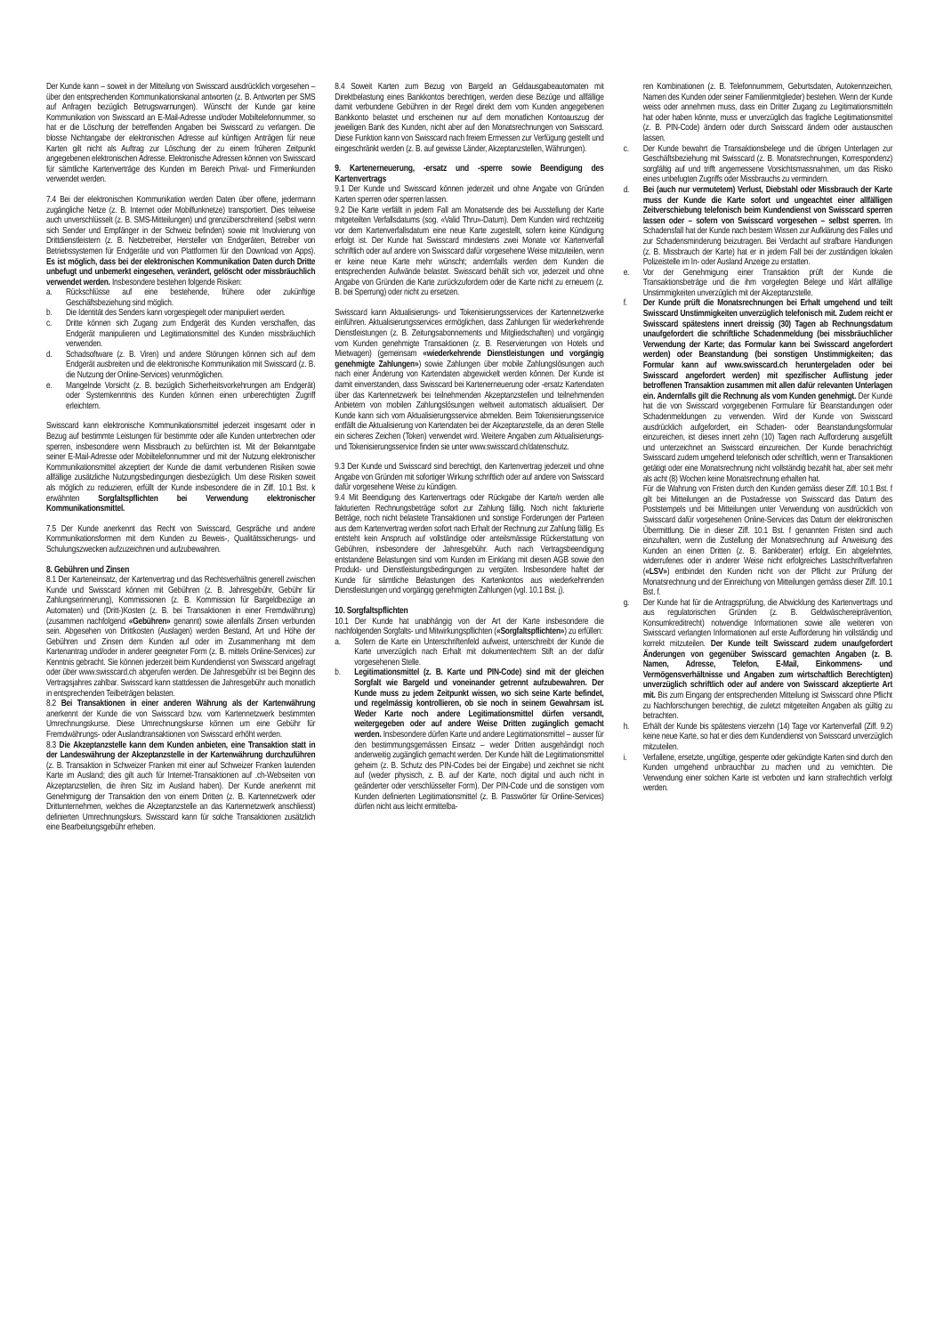Der Kunde kann – soweit in der Mitteilung von Swisscard ausdrücklich vorgesehen – über den entsprechenden Kommunikationskanal antworten (z. B. Antworten per SMS auf Anfragen bezüglich Betrugswarnungen). Wünscht der Kunde gar keine Kommunikation von Swisscard an E-Mail-Adresse und/oder Mobiltelefonnummer, so hat er die Löschung der betreffenden Angaben bei Swisscard zu verlangen. Die blosse Nichtangabe der elektronischen Adresse auf künftigen Anträgen für neue Karten gilt nicht als Auftrag zur Löschung der zu einem früheren Zeitpunkt angegebenen elektronischen Adresse. Elektronische Adressen können von Swisscard für sämtliche Kartenverträge des Kunden im Bereich Privat- und Firmenkunden verwendet werden.
7.4 Bei der elektronischen Kommunikation werden Daten über offene, jedermann zugängliche Netze (z. B. Internet oder Mobilfunknetze) transportiert. Dies teilweise auch unverschlüsselt (z. B. SMS-Mitteilungen) und grenzüberschreitend (selbst wenn sich Sender und Empfänger in der Schweiz befinden) sowie mit Involvierung von Drittdienstleistern (z. B. Netzbetreiber, Hersteller von Endgeräten, Betreiber von Betriebssystemen für Endgeräte und von Plattformen für den Download von Apps). Es ist möglich, dass bei der elektronischen Kommunikation Daten durch Dritte unbefugt und unbemerkt eingesehen, verändert, gelöscht oder missbräuchlich verwendet werden. Insbesondere bestehen folgende Risiken:
a. Rückschlüsse auf eine bestehende, frühere oder zukünftige Geschäftsbeziehung sind möglich.
b. Die Identität des Senders kann vorgespiegelt oder manipuliert werden.
c. Dritte können sich Zugang zum Endgerät des Kunden verschaffen, das Endgerät manipulieren und Legitimationsmittel des Kunden missbräuchlich verwenden.
d. Schadsoftware (z. B. Viren) und andere Störungen können sich auf dem Endgerät ausbreiten und die elektronische Kommunikation mit Swisscard (z. B. die Nutzung der Online-Services) verunmöglichen.
e. Mangelnde Vorsicht (z. B. bezüglich Sicherheitsvorkehrungen am Endgerät) oder Systemkenntnis des Kunden können einen unberechtigten Zugriff erleichtern.
Swisscard kann elektronische Kommunikationsmittel jederzeit insgesamt oder in Bezug auf bestimmte Leistungen für bestimmte oder alle Kunden unterbrechen oder sperren, insbesondere wenn Missbrauch zu befürchten ist. Mit der Bekanntgabe seiner E-Mail-Adresse oder Mobiltelefonnummer und mit der Nutzung elektronischer Kommunikationsmittel akzeptiert der Kunde die damit verbundenen Risiken sowie allfällige zusätzliche Nutzungsbedingungen diesbezüglich. Um diese Risiken soweit als möglich zu reduzieren, erfüllt der Kunde insbesondere die in Ziff. 10.1 Bst. k erwähnten Sorgfaltspflichten bei Verwendung elektronischer Kommunikationsmittel.
7.5 Der Kunde anerkennt das Recht von Swisscard, Gespräche und andere Kommunikationsformen mit dem Kunden zu Beweis-, Qualitätssicherungs- und Schulungszwecken aufzuzeichnen und aufzubewahren.
8. Gebühren und Zinsen
8.1 Der Karteneinsatz, der Kartenvertrag und das Rechtsverhältnis generell zwischen Kunde und Swisscard können mit Gebühren (z. B. Jahresgebühr, Gebühr für Zahlungserinnerung), Kommissionen (z. B. Kommission für Bargeldbezüge an Automaten) und (Dritt-)Kosten (z. B. bei Transaktionen in einer Fremdwährung) (zusammen nachfolgend «Gebühren» genannt) sowie allenfalls Zinsen verbunden sein. Abgesehen von Drittkosten (Auslagen) werden Bestand, Art und Höhe der Gebühren und Zinsen dem Kunden auf oder im Zusammenhang mit dem Kartenantrag und/oder in anderer geeigneter Form (z. B. mittels Online-Services) zur Kenntnis gebracht. Sie können jederzeit beim Kundendienst von Swisscard angefragt oder über www.swisscard.ch abgerufen werden. Die Jahresgebühr ist bei Beginn des Vertragsjahres zahlbar. Swisscard kann stattdessen die Jahresgebühr auch monatlich in entsprechenden Teilbeträgen belasten.
8.2 Bei Transaktionen in einer anderen Währung als der Kartenwährung anerkennt der Kunde die von Swisscard bzw. vom Kartennetzwerk bestimmten Umrechnungskurse. Diese Umrechnungskurse können um eine Gebühr für Fremdwährungs- oder Auslandtransaktionen von Swisscard erhöht werden.
8.3 Die Akzeptanzstelle kann dem Kunden anbieten, eine Transaktion statt in der Landeswährung der Akzeptanzstelle in der Kartenwährung durchzuführen (z. B. Transaktion in Schweizer Franken mit einer auf Schweizer Franken lautenden Karte im Ausland; dies gilt auch für Internet-Transaktionen auf .ch-Webseiten von Akzeptanzstellen, die ihren Sitz im Ausland haben). Der Kunde anerkennt mit Genehmigung der Transaktion den von einem Dritten (z. B. Kartennetzwerk oder Drittunternehmen, welches die Akzeptanzstelle an das Kartennetzwerk anschliesst) definierten Umrechnungskurs. Swisscard kann für solche Transaktionen zusätzlich eine Bearbeitungsgebühr erheben.
8.4 Soweit Karten zum Bezug von Bargeld an Geldausgabeautomaten mit Direktbelastung eines Bankkontos berechtigen, werden diese Bezüge und allfällige damit verbundene Gebühren in der Regel direkt dem vom Kunden angegebenen Bankkonto belastet und erscheinen nur auf dem monatlichen Kontoauszug der jeweiligen Bank des Kunden, nicht aber auf den Monatsrechnungen von Swisscard. Diese Funktion kann von Swisscard nach freiem Ermessen zur Verfügung gestellt und eingeschränkt werden (z. B. auf gewisse Länder, Akzeptanzstellen, Währungen).
9. Kartenerneuerung, -ersatz und -sperre sowie Beendigung des Kartenvertrags
9.1 Der Kunde und Swisscard können jederzeit und ohne Angabe von Gründen Karten sperren oder sperren lassen.
9.2 Die Karte verfällt in jedem Fall am Monatsende des bei Ausstellung der Karte mitgeteilten Verfallsdatums (sog. «Valid Thru»-Datum). Dem Kunden wird rechtzeitig vor dem Kartenverfallsdatum eine neue Karte zugestellt, sofern keine Kündigung erfolgt ist. Der Kunde hat Swisscard mindestens zwei Monate vor Kartenverfall schriftlich oder auf andere von Swisscard dafür vorgesehene Weise mitzuteilen, wenn er keine neue Karte mehr wünscht; andernfalls werden dem Kunden die entsprechenden Aufwände belastet. Swisscard behält sich vor, jederzeit und ohne Angabe von Gründen die Karte zurückzufordern oder die Karte nicht zu erneuern (z. B. bei Sperrung) oder nicht zu ersetzen.
Swisscard kann Aktualisierungs- und Tokenisierungsservices der Kartennetzwerke einführen. Aktualisierungsservices ermöglichen, dass Zahlungen für wiederkehrende Dienstleistungen (z. B. Zeitungsabonnements und Mitgliedschaften) und vorgängig vom Kunden genehmigte Transaktionen (z. B. Reservierungen von Hotels und Mietwagen) (gemeinsam «wiederkehrende Dienstleistungen und vorgängig genehmigte Zahlungen») sowie Zahlungen über mobile Zahlungslösungen auch nach einer Änderung von Kartendaten abgewickelt werden können. Der Kunde ist damit einverstanden, dass Swisscard bei Kartenerneuerung oder -ersatz Kartendaten über das Kartennetzwerk bei teilnehmenden Akzeptanzstellen und teilnehmenden Anbietern von mobilen Zahlungslösungen weltweit automatisch aktualisiert. Der Kunde kann sich vom Aktualisierungsservice abmelden. Beim Tokenisierungsservice entfällt die Aktualisierung von Kartendaten bei der Akzeptanzstelle, da an deren Stelle ein sicheres Zeichen (Token) verwendet wird. Weitere Angaben zum Aktualisierungs- und Tokenisierungsservice finden sie unter www.swisscard.ch/datenschutz.
9.3 Der Kunde und Swisscard sind berechtigt, den Kartenvertrag jederzeit und ohne Angabe von Gründen mit sofortiger Wirkung schriftlich oder auf andere von Swisscard dafür vorgesehene Weise zu kündigen.
9.4 Mit Beendigung des Kartenvertrags oder Rückgabe der Karte/n werden alle fakturierten Rechnungsbeträge sofort zur Zahlung fällig. Noch nicht fakturierte Beträge, noch nicht belastete Transaktionen und sonstige Forderungen der Parteien aus dem Kartenvertrag werden sofort nach Erhalt der Rechnung zur Zahlung fällig. Es entsteht kein Anspruch auf vollständige oder anteilsmässige Rückerstattung von Gebühren, insbesondere der Jahresgebühr. Auch nach Vertragsbeendigung entstandene Belastungen sind vom Kunden im Einklang mit diesen AGB sowie den Produkt- und Dienstleistungsbedingungen zu vergüten. Insbesondere haftet der Kunde für sämtliche Belastungen des Kartenkontos aus wiederkehrenden Dienstleistungen und vorgängig genehmigten Zahlungen (vgl. 10.1 Bst. j).
10. Sorgfaltspflichten
10.1 Der Kunde hat unabhängig von der Art der Karte insbesondere die nachfolgenden Sorgfalts- und Mitwirkungspflichten («Sorgfaltspflichten») zu erfüllen:
a. Sofern die Karte ein Unterschriftenfeld aufweist, unterschreibt der Kunde die Karte unverzüglich nach Erhalt mit dokumentechtem Stift an der dafür vorgesehenen Stelle.
b. Legitimationsmittel (z. B. Karte und PIN-Code) sind mit der gleichen Sorgfalt wie Bargeld und voneinander getrennt aufzubewahren. Der Kunde muss zu jedem Zeitpunkt wissen, wo sich seine Karte befindet, und regelmässig kontrollieren, ob sie noch in seinem Gewahrsam ist. Weder Karte noch andere Legitimationsmittel dürfen versandt, weitergegeben oder auf andere Weise Dritten zugänglich gemacht werden. Insbesondere dürfen Karte und andere Legitimationsmittel – ausser für den bestimmungsgemässen Einsatz – weder Dritten ausgehändigt noch anderweitig zugänglich gemacht werden. Der Kunde hält die Legitimationsmittel geheim (z. B. Schutz des PIN-Codes bei der Eingabe) und zeichnet sie nicht auf (weder physisch, z. B. auf der Karte, noch digital und auch nicht in geänderter oder verschlüsselter Form). Der PIN-Code und die sonstigen vom Kunden definierten Legitimationsmittel (z. B. Passwörter für Online-Services) dürfen nicht aus leicht ermittelba-
ren Kombinationen (z. B. Telefonnummern, Geburtsdaten, Autokennzeichen, Namen des Kunden oder seiner Familienmitglieder) bestehen. Wenn der Kunde weiss oder annehmen muss, dass ein Dritter Zugang zu Legitimationsmitteln hat oder haben könnte, muss er unverzüglich das fragliche Legitimationsmittel (z. B. PIN-Code) ändern oder durch Swisscard ändern oder austauschen lassen.
c. Der Kunde bewahrt die Transaktionsbelege und die übrigen Unterlagen zur Geschäftsbeziehung mit Swisscard (z. B. Monatsrechnungen, Korrespondenz) sorgfältig auf und trifft angemessene Vorsichtsmassnahmen, um das Risiko eines unbefugten Zugriffs oder Missbrauchs zu vermindern.
d. Bei (auch nur vermutetem) Verlust, Diebstahl oder Missbrauch der Karte muss der Kunde die Karte sofort und ungeachtet einer allfälligen Zeitverschiebung telefonisch beim Kundendienst von Swisscard sperren lassen oder – sofern von Swisscard vorgesehen – selbst sperren. Im Schadensfall hat der Kunde nach bestem Wissen zur Aufklärung des Falles und zur Schadensminderung beizutragen. Bei Verdacht auf strafbare Handlungen (z. B. Missbrauch der Karte) hat er in jedem Fall bei der zuständigen lokalen Polizeistelle im In- oder Ausland Anzeige zu erstatten.
e. Vor der Genehmigung einer Transaktion prüft der Kunde die Transaktionsbeträge und die ihm vorgelegten Belege und klärt allfällige Unstimmigkeiten unverzüglich mit der Akzeptanzstelle.
f. Der Kunde prüft die Monatsrechnungen bei Erhalt umgehend und teilt Swisscard Unstimmigkeiten unverzüglich telefonisch mit. Zudem reicht er Swisscard spätestens innert dreissig (30) Tagen ab Rechnungsdatum unaufgefordert die schriftliche Schadenmeldung (bei missbräuchlicher Verwendung der Karte; das Formular kann bei Swisscard angefordert werden) oder Beanstandung (bei sonstigen Unstimmigkeiten; das Formular kann auf www.swisscard.ch heruntergeladen oder bei Swisscard angefordert werden) mit spezifischer Auflistung jeder betroffenen Transaktion zusammen mit allen dafür relevanten Unterlagen ein. Andernfalls gilt die Rechnung als vom Kunden genehmigt. Der Kunde hat die von Swisscard vorgegebenen Formulare für Beanstandungen oder Schadenmeldungen zu verwenden. Wird der Kunde von Swisscard ausdrücklich aufgefordert, ein Schaden- oder Beanstandungsformular einzureichen, ist dieses innert zehn (10) Tagen nach Aufforderung ausgefüllt und unterzeichnet an Swisscard einzureichen. Der Kunde benachrichtigt Swisscard zudem umgehend telefonisch oder schriftlich, wenn er Transaktionen getätigt oder eine Monatsrechnung nicht vollständig bezahlt hat, aber seit mehr als acht (8) Wochen keine Monatsrechnung erhalten hat.
Für die Wahrung von Fristen durch den Kunden gemäss dieser Ziff. 10.1 Bst. f gilt bei Mitteilungen an die Postadresse von Swisscard das Datum des Poststempels und bei Mitteilungen unter Verwendung von ausdrücklich von Swisscard dafür vorgesehenen Online-Services das Datum der elektronischen Übermittlung. Die in dieser Ziff. 10.1 Bst. f genannten Fristen sind auch einzuhalten, wenn die Zustellung der Monatsrechnung auf Anweisung des Kunden an einen Dritten (z. B. Bankberater) erfolgt. Ein abgelehntes, widerrufenes oder in anderer Weise nicht erfolgreiches Lastschriftverfahren («LSV») entbindet den Kunden nicht von der Pflicht zur Prüfung der Monatsrechnung und der Einreichung von Mitteilungen gemäss dieser Ziff. 10.1 Bst. f.
g. Der Kunde hat für die Antragsprüfung, die Abwicklung des Kartenvertrags und aus regulatorischen Gründen (z. B. Geldwäschereiprävention, Konsumkreditrecht) notwendige Informationen sowie alle weiteren von Swisscard verlangten Informationen auf erste Aufforderung hin vollständig und korrekt mitzuteilen. Der Kunde teilt Swisscard zudem unaufgefordert Änderungen von gegenüber Swisscard gemachten Angaben (z. B. Namen, Adresse, Telefon, E-Mail, Einkommens- und Vermögensverhältnisse und Angaben zum wirtschaftlich Berechtigten) unverzüglich schriftlich oder auf andere von Swisscard akzeptierte Art mit. Bis zum Eingang der entsprechenden Mitteilung ist Swisscard ohne Pflicht zu Nachforschungen berechtigt, die zuletzt mitgeteilten Angaben als gültig zu betrachten.
h. Erhält der Kunde bis spätestens vierzehn (14) Tage vor Kartenverfall (Ziff. 9.2) keine neue Karte, so hat er dies dem Kundendienst von Swisscard unverzüglich mitzuteilen.
i. Verfallene, ersetzte, ungültige, gesperrte oder gekündigte Karten sind durch den Kunden umgehend unbrauchbar zu machen und zu vernichten. Die Verwendung einer solchen Karte ist verboten und kann strafrechtlich verfolgt werden.